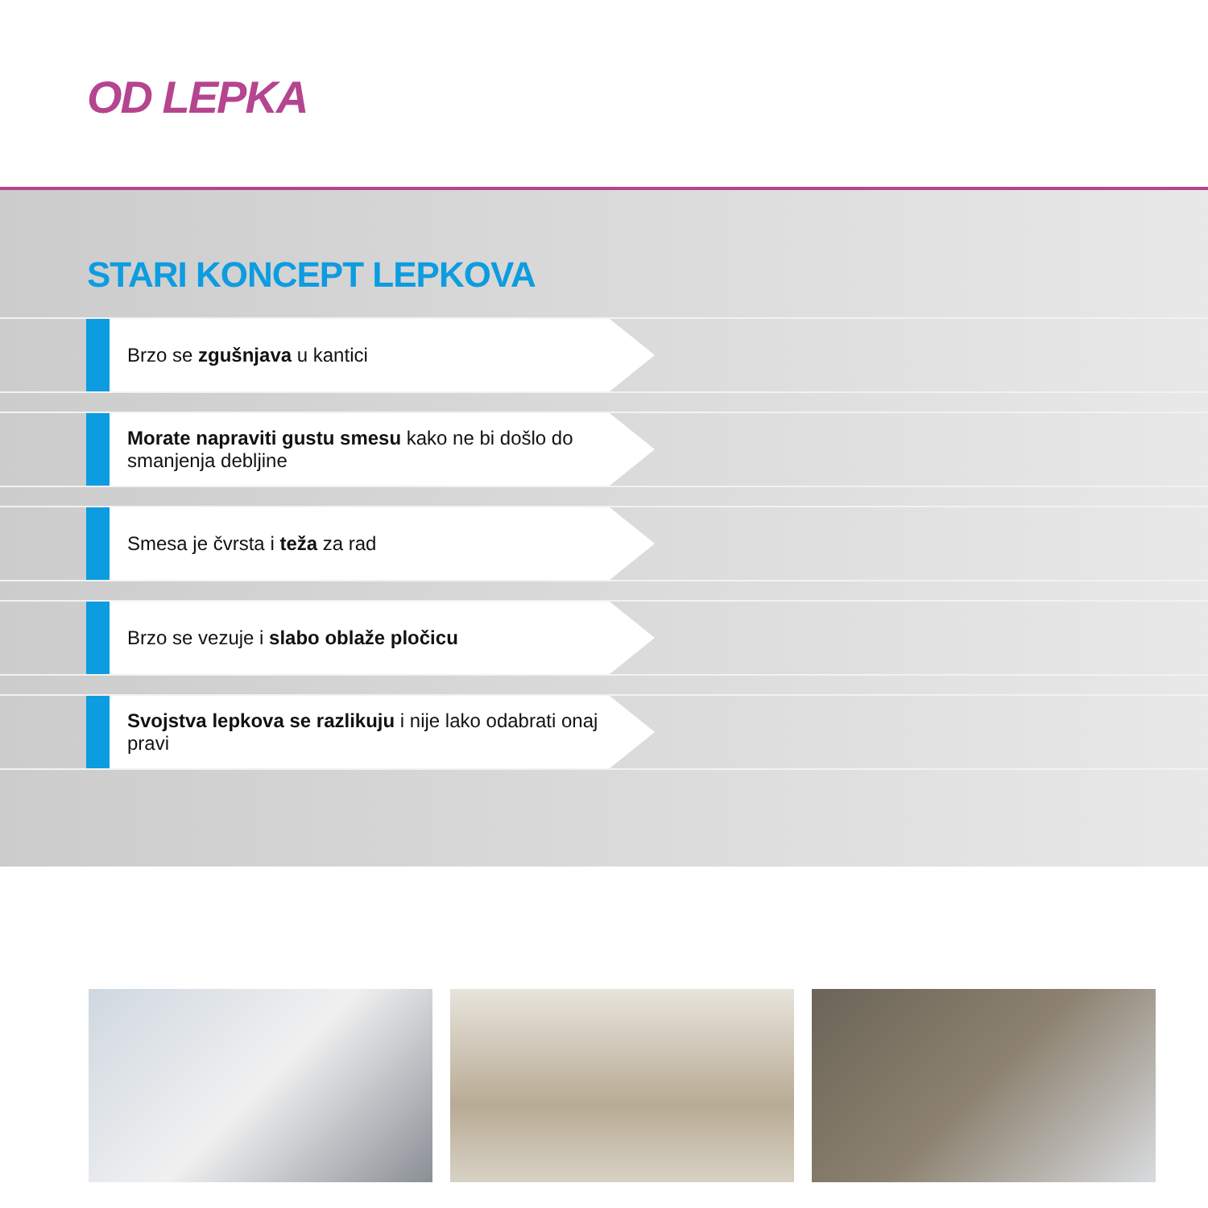OD LEPKA
STARI KONCEPT LEPKOVA
Brzo se zgušnjava u kantici
Morate napraviti gustu smesu kako ne bi došlo do smanjenja debljine
Smesa je čvrsta i teža za rad
Brzo se vezuje i slabo oblaže pločicu
Svojstva lepkova se razlikuju i nije lako odabrati onaj pravi